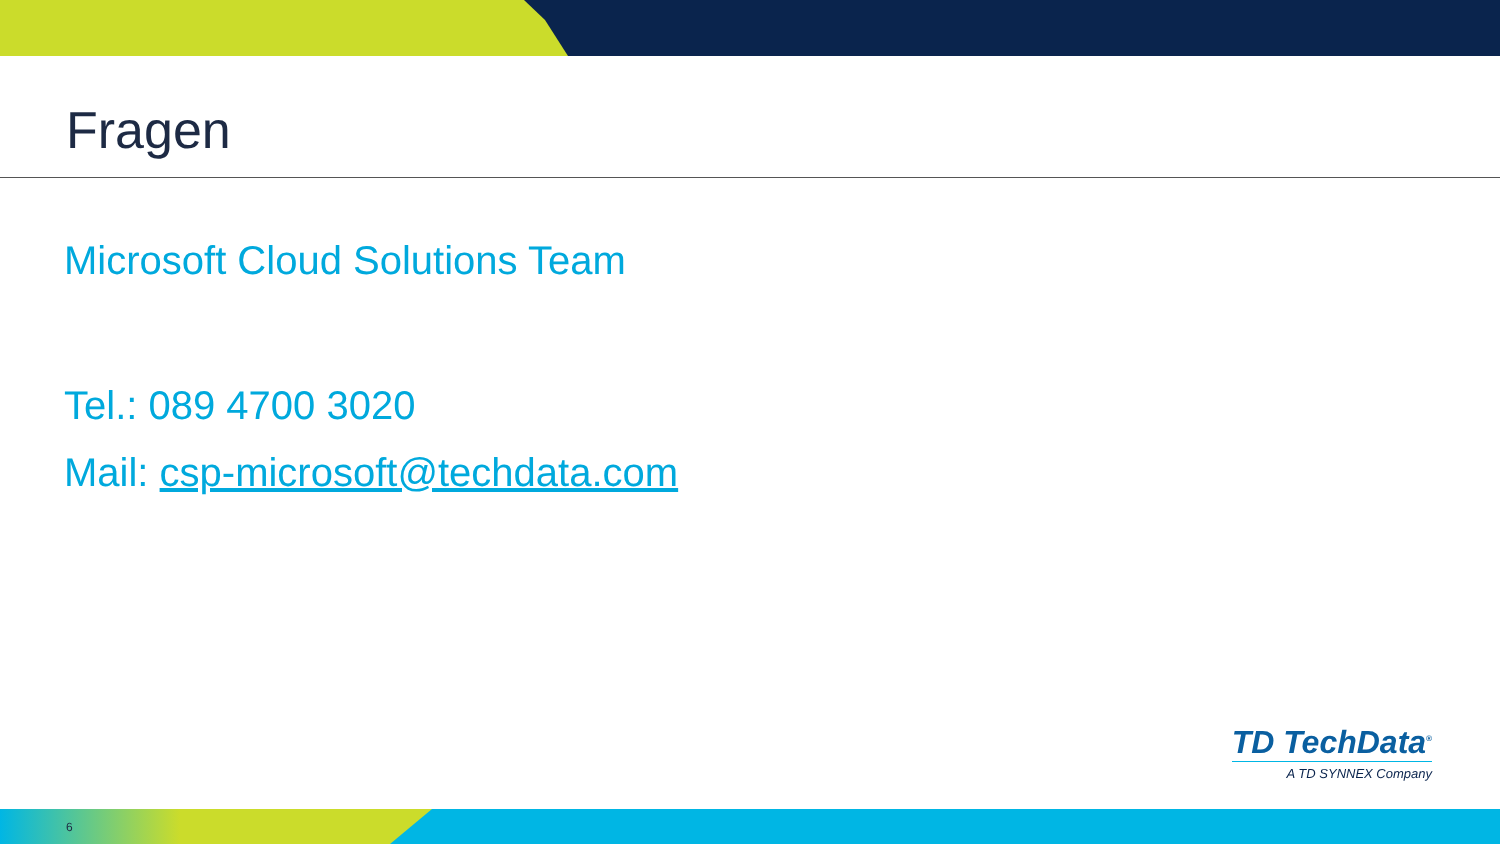Fragen
Microsoft Cloud Solutions Team
Tel.: 089 4700 3020
Mail: csp-microsoft@techdata.com
TD TechData<sup>®</sup>
A TD SYNNEX Company
6